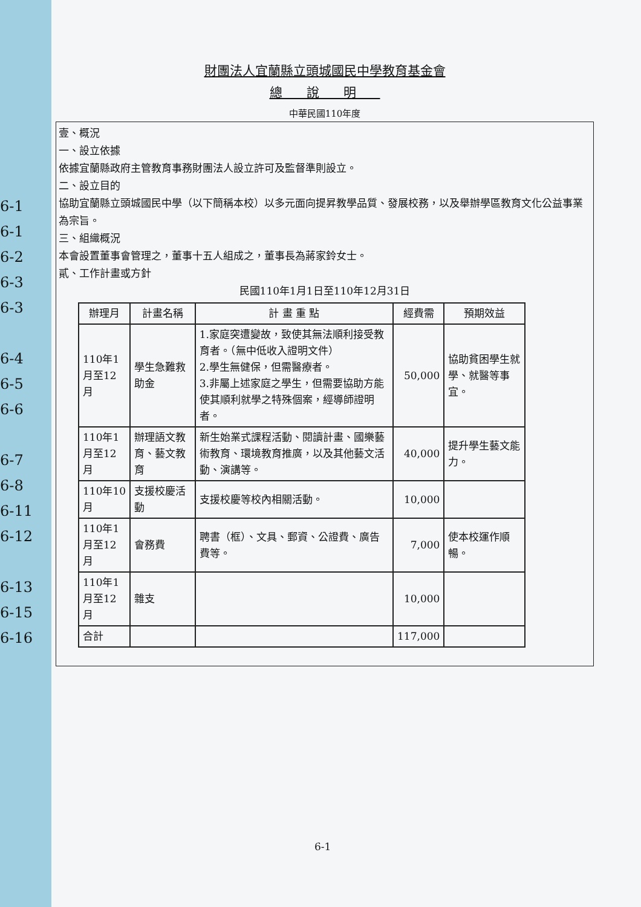6-1
6-1
6-2
6-3
6-3
6-4
6-5
6-6
6-7
6-8
6-11
6-12
6-13
6-15
6-16
財團法人宜蘭縣立頭城國民中學教育基金會
總說明
中華民國110年度
壹、概況
一、設立依據
依據宜蘭縣政府主管教育事務財團法人設立許可及監督準則設立。
二、設立目的
協助宜蘭縣立頭城國民中學（以下簡稱本校）以多元面向提昇教學品質、發展校務，以及舉辦學區教育文化公益事業為宗旨。
三、組織概況
本會設置董事會管理之，董事十五人組成之，董事長為蔣家鈴女士。
貳、工作計畫或方針
民國110年1月1日至110年12月31日
| 辦理月 | 計畫名稱 | 計 畫 重 點 | 經費需 | 預期效益 |
| --- | --- | --- | --- | --- |
| 110年1月至12月 | 學生急難救助金 | 1.家庭突遭變故，致使其無法順利接受教育者。（無中低收入證明文件） 2.學生無健保，但需醫療者。 3.非屬上述家庭之學生，但需要協助方能使其順利就學之特殊個案，經導師證明者。 | 50,000 | 協助貧困學生就學、就醫等事宜。 |
| 110年1月至12月 | 辦理語文教育、藝文教育 | 新生始業式課程活動、閱讀計畫、國樂藝術教育、環境教育推廣，以及其他藝文活動、演講等。 | 40,000 | 提升學生藝文能力。 |
| 110年10月 | 支援校慶活動 | 支援校慶等校內相關活動。 | 10,000 | |
| 110年1月至12月 | 會務費 | 聘書（框）、文具、郵資、公證費、廣告費等。 | 7,000 | 使本校運作順暢。 |
| 110年1月至12月 | 雜支 | | 10,000 | |
| 合計 | | | 117,000 | |
6-1